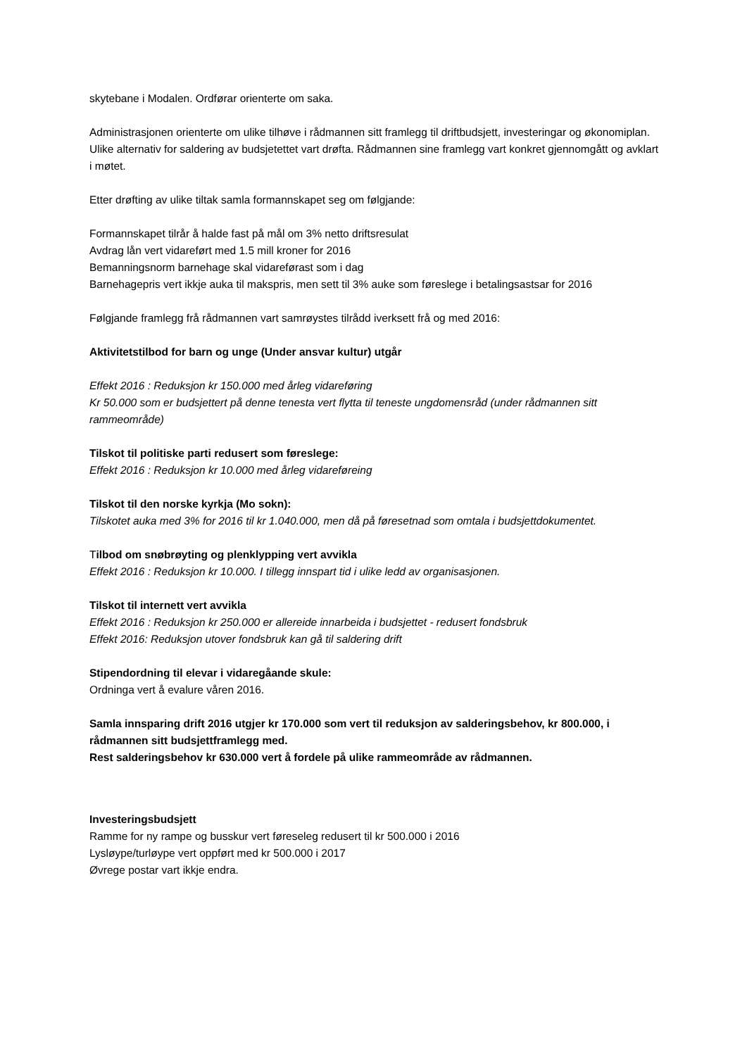skytebane i Modalen. Ordførar orienterte om saka.
Administrasjonen orienterte om ulike tilhøve i rådmannen sitt framlegg til driftbudsjett, investeringar og økonomiplan. Ulike alternativ for saldering av budsjetettet vart drøfta. Rådmannen sine framlegg vart konkret gjennomgått og avklart i møtet.
Etter drøfting av ulike tiltak samla formannskapet seg om følgjande:
Formannskapet tilrår å halde fast på mål om 3% netto driftsresulat
Avdrag lån vert vidareført med 1.5 mill kroner for 2016
Bemanningsnorm barnehage skal vidareførast som i dag
Barnehagepris vert ikkje auka til makspris, men sett til 3% auke som føreslege i betalingsastsar for 2016
Følgjande framlegg frå rådmannen vart samrøystes tilrådd iverksett frå og med 2016:
Aktivitetstilbod for barn og unge (Under ansvar kultur) utgår
Effekt 2016 : Reduksjon kr 150.000 med årleg vidareføring
Kr 50.000 som er budsjettert på denne tenesta vert flytta til teneste ungdomensråd (under rådmannen sitt rammeområde)
Tilskot til politiske parti redusert som føreslege:
Effekt 2016 : Reduksjon kr 10.000 med årleg vidareføreing
Tilskot til den norske kyrkja (Mo sokn):
Tilskotet auka med 3% for 2016 til kr 1.040.000, men då på føresetnad som omtala i budsjettdokumentet.
Tilbod om snøbrøyting og plenklypping vert avvikla
Effekt 2016 : Reduksjon kr 10.000. I tillegg innspart tid i ulike ledd av organisasjonen.
Tilskot til internett vert avvikla
Effekt 2016 : Reduksjon kr 250.000 er allereide innarbeida i budsjettet - redusert fondsbruk
Effekt 2016: Reduksjon utover fondsbruk kan gå til saldering drift
Stipendordning til elevar i vidaregåande skule:
Ordninga vert å evalure våren 2016.
Samla innsparing drift 2016 utgjer kr 170.000 som vert til reduksjon av salderingsbehov, kr 800.000, i rådmannen sitt budsjettframlegg med.
Rest salderingsbehov kr 630.000 vert å fordele på ulike rammeområde av rådmannen.
Investeringsbudsjett
Ramme for ny rampe og busskur vert føreseleg redusert til kr 500.000 i 2016
Lysløype/turløype vert oppført med kr 500.000 i 2017
Øvrege postar vart ikkje endra.